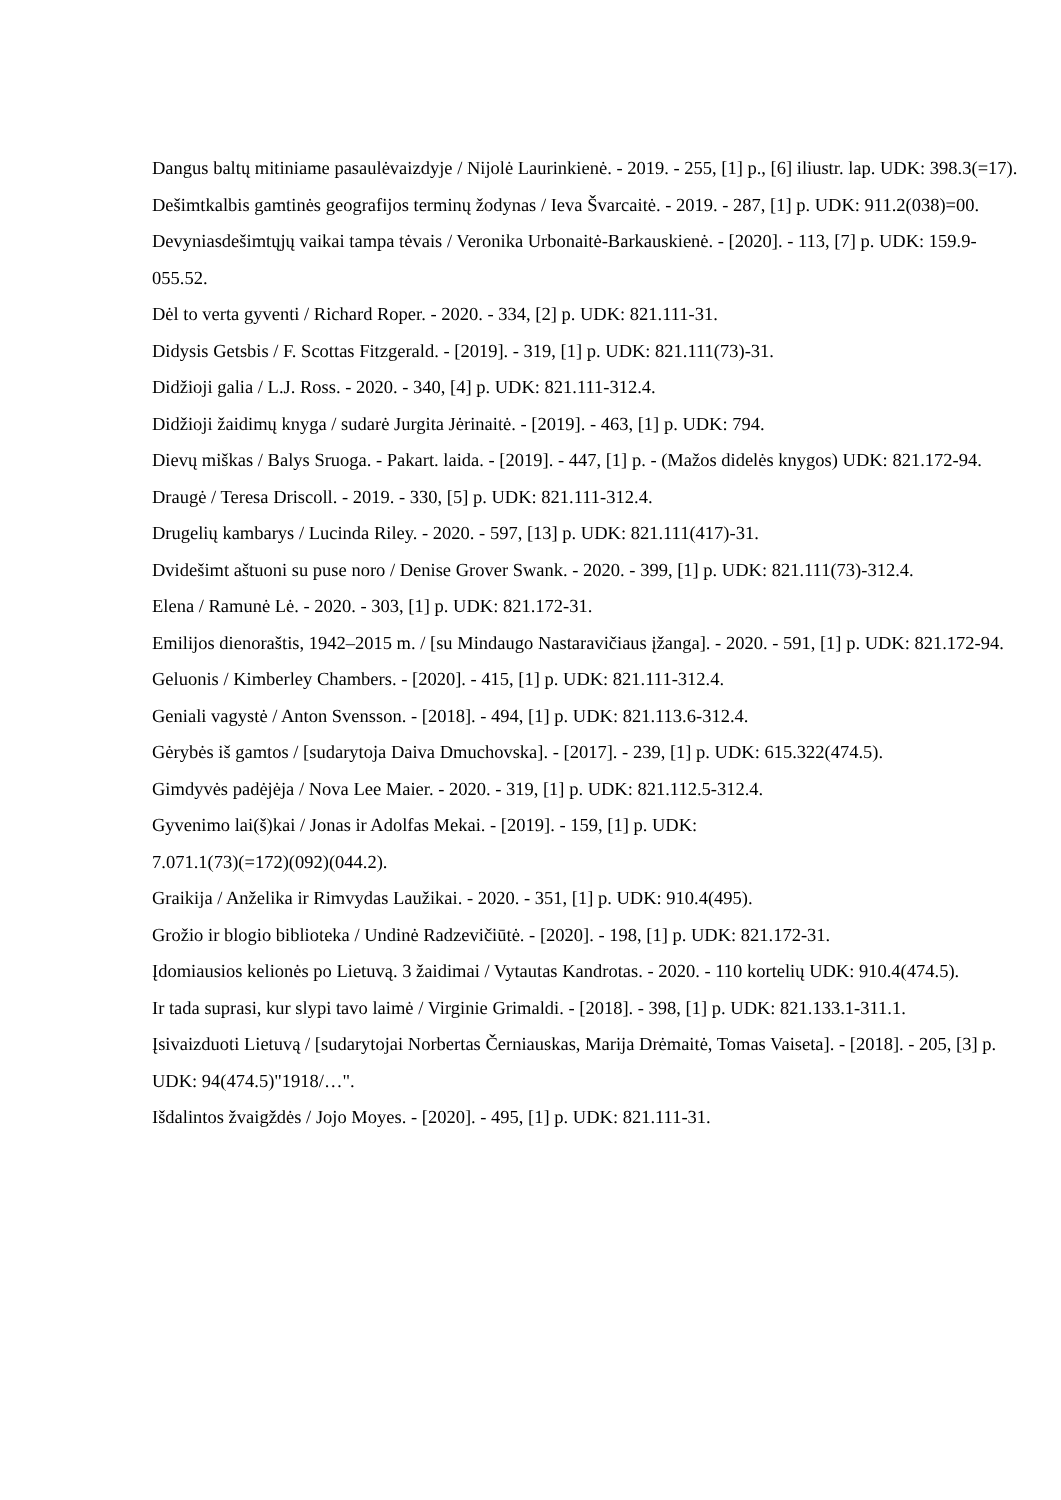Dangus baltų mitiniame pasaulėvaizdyje / Nijolė Laurinkienė. - 2019. - 255, [1] p., [6] iliustr. lap. UDK: 398.3(=17).
Dešimtkalbis gamtinės geografijos terminų žodynas / Ieva Švarcaitė. - 2019. - 287, [1] p. UDK: 911.2(038)=00.
Devyniasdešimtųjų vaikai tampa tėvais / Veronika Urbonaitė-Barkauskienė. - [2020]. - 113, [7] p. UDK: 159.9-055.52.
Dėl to verta gyventi / Richard Roper. - 2020. - 334, [2] p. UDK: 821.111-31.
Didysis Getsbis / F. Scottas Fitzgerald. - [2019]. - 319, [1] p. UDK: 821.111(73)-31.
Didžioji galia / L.J. Ross. - 2020. - 340, [4] p. UDK: 821.111-312.4.
Didžioji žaidimų knyga / sudarė Jurgita Jėrinaitė. - [2019]. - 463, [1] p. UDK: 794.
Dievų miškas / Balys Sruoga. - Pakart. laida. - [2019]. - 447, [1] p. - (Mažos didelės knygos) UDK: 821.172-94.
Draugė / Teresa Driscoll. - 2019. - 330, [5] p. UDK: 821.111-312.4.
Drugelių kambarys / Lucinda Riley. - 2020. - 597, [13] p. UDK: 821.111(417)-31.
Dvidešimt aštuoni su puse noro / Denise Grover Swank. - 2020. - 399, [1] p. UDK: 821.111(73)-312.4.
Elena / Ramunė Lė. - 2020. - 303, [1] p. UDK: 821.172-31.
Emilijos dienoraštis, 1942–2015 m. / [su Mindaugo Nastaravičiaus įžanga]. - 2020. - 591, [1] p. UDK: 821.172-94.
Geluonis / Kimberley Chambers. - [2020]. - 415, [1] p. UDK: 821.111-312.4.
Geniali vagystė / Anton Svensson. - [2018]. - 494, [1] p. UDK: 821.113.6-312.4.
Gėrybės iš gamtos / [sudarytoja Daiva Dmuchovska]. - [2017]. - 239, [1] p. UDK: 615.322(474.5).
Gimdyvės padėjėja / Nova Lee Maier. - 2020. - 319, [1] p. UDK: 821.112.5-312.4.
Gyvenimo lai(š)kai / Jonas ir Adolfas Mekai. - [2019]. - 159, [1] p. UDK:
7.071.1(73)(=172)(092)(044.2).
Graikija / Anželika ir Rimvydas Laužikai. - 2020. - 351, [1] p. UDK: 910.4(495).
Grožio ir blogio biblioteka / Undinė Radzevičiūtė. - [2020]. - 198, [1] p. UDK: 821.172-31.
Įdomiausios kelionės po Lietuvą. 3 žaidimai / Vytautas Kandrotas. - 2020. - 110 kortelių UDK: 910.4(474.5).
Ir tada suprasi, kur slypi tavo laimė / Virginie Grimaldi. - [2018]. - 398, [1] p. UDK: 821.133.1-311.1.
Įsivaizduoti Lietuvą / [sudarytojai Norbertas Černiauskas, Marija Drėmaitė, Tomas Vaiseta]. - [2018]. - 205, [3] p. UDK: 94(474.5)"1918/…".
Išdalintos žvaigždės / Jojo Moyes. - [2020]. - 495, [1] p. UDK: 821.111-31.